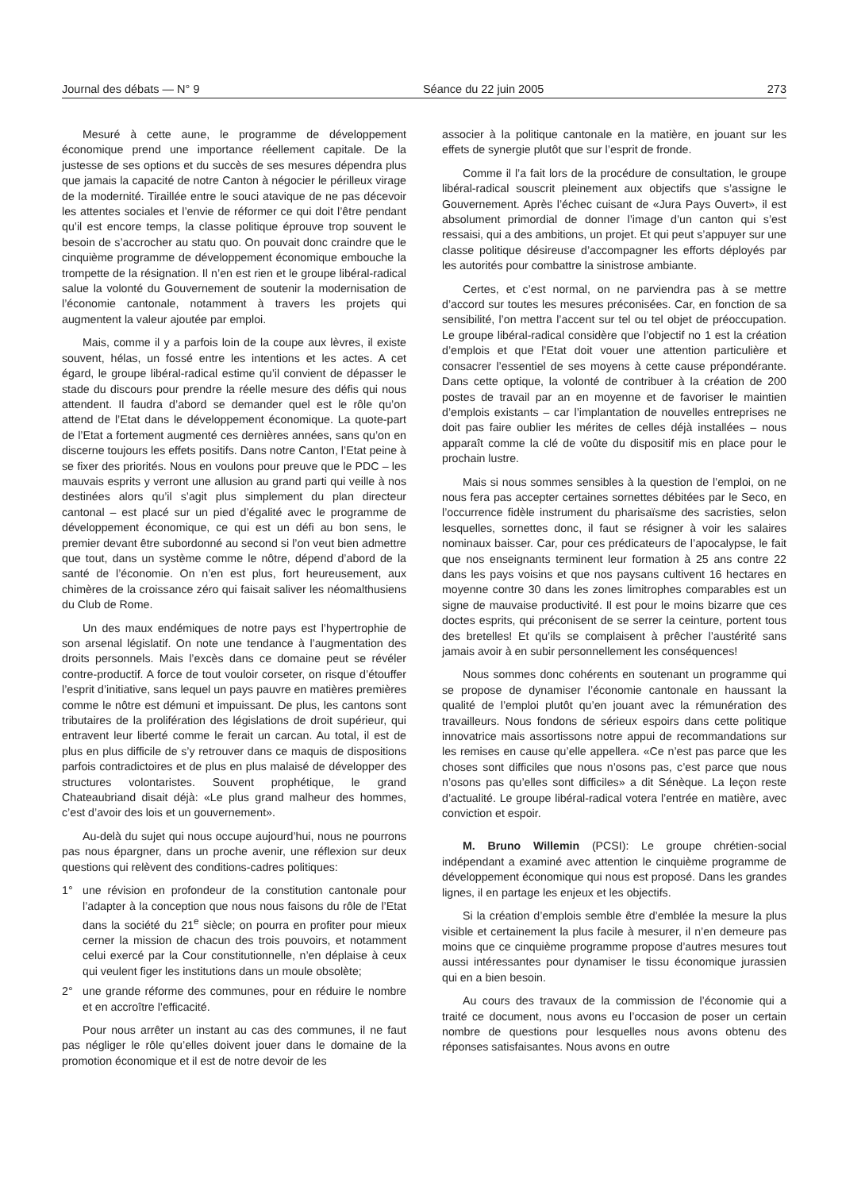Journal des débats — N° 9 Séance du 22 juin 2005 273
Mesuré à cette aune, le programme de développement économique prend une importance réellement capitale. De la justesse de ses options et du succès de ses mesures dépendra plus que jamais la capacité de notre Canton à négocier le périlleux virage de la modernité. Tiraillée entre le souci atavique de ne pas décevoir les attentes sociales et l’envie de réformer ce qui doit l’être pendant qu’il est encore temps, la classe politique éprouve trop souvent le besoin de s’accrocher au statu quo. On pouvait donc craindre que le cinquième programme de développement économique embouche la trompette de la résignation. Il n’en est rien et le groupe libéral-radical salue la volonté du Gouvernement de soutenir la modernisation de l’économie cantonale, notamment à travers les projets qui augmentent la valeur ajoutée par emploi.
Mais, comme il y a parfois loin de la coupe aux lèvres, il existe souvent, hélas, un fossé entre les intentions et les actes. A cet égard, le groupe libéral-radical estime qu’il convient de dépasser le stade du discours pour prendre la réelle mesure des défis qui nous attendent. Il faudra d’abord se demander quel est le rôle qu’on attend de l’Etat dans le développement économique. La quote-part de l’Etat a fortement augmenté ces dernières années, sans qu’on en discerne toujours les effets positifs. Dans notre Canton, l’Etat peine à se fixer des priorités. Nous en voulons pour preuve que le PDC – les mauvais esprits y verront une allusion au grand parti qui veille à nos destinées alors qu’il s’agit plus simplement du plan directeur cantonal – est placé sur un pied d’égalité avec le programme de développement économique, ce qui est un défi au bon sens, le premier devant être subordonné au second si l’on veut bien admettre que tout, dans un système comme le nôtre, dépend d’abord de la santé de l’économie. On n’en est plus, fort heureusement, aux chimères de la croissance zéro qui faisait saliver les néomalthusiens du Club de Rome.
Un des maux endémiques de notre pays est l’hypertrophie de son arsenal législatif. On note une tendance à l’augmentation des droits personnels. Mais l’excès dans ce domaine peut se révéler contre-productif. A force de tout vouloir corseter, on risque d’étouffer l’esprit d’initiative, sans lequel un pays pauvre en matières premières comme le nôtre est démuni et impuissant. De plus, les cantons sont tributaires de la prolifération des législations de droit supérieur, qui entravent leur liberté comme le ferait un carcan. Au total, il est de plus en plus difficile de s’y retrouver dans ce maquis de dispositions parfois contradictoires et de plus en plus malaisé de développer des structures volontaristes. Souvent prophétique, le grand Chateaubriand disait déjà: «Le plus grand malheur des hommes, c’est d’avoir des lois et un gouvernement».
Au-delà du sujet qui nous occupe aujourd’hui, nous ne pourrons pas nous épargner, dans un proche avenir, une réflexion sur deux questions qui relèvent des conditions-cadres politiques:
1° une révision en profondeur de la constitution cantonale pour l’adapter à la conception que nous nous faisons du rôle de l’Etat dans la société du 21<sup>e</sup> siècle; on pourra en profiter pour mieux cerner la mission de chacun des trois pouvoirs, et notamment celui exercé par la Cour constitutionnelle, n’en déplaise à ceux qui veulent figer les institutions dans un moule obsolète;
2° une grande réforme des communes, pour en réduire le nombre et en accroître l’efficacité.
Pour nous arrêter un instant au cas des communes, il ne faut pas négliger le rôle qu’elles doivent jouer dans le domaine de la promotion économique et il est de notre devoir de les
associer à la politique cantonale en la matière, en jouant sur les effets de synergie plutôt que sur l’esprit de fronde.
Comme il l’a fait lors de la procédure de consultation, le groupe libéral-radical souscrit pleinement aux objectifs que s’assigne le Gouvernement. Après l’échec cuisant de «Jura Pays Ouvert», il est absolument primordial de donner l’image d’un canton qui s’est ressaisi, qui a des ambitions, un projet. Et qui peut s’appuyer sur une classe politique désireuse d’accompagner les efforts déployés par les autorités pour combattre la sinistrose ambiante.
Certes, et c’est normal, on ne parviendra pas à se mettre d’accord sur toutes les mesures préconisées. Car, en fonction de sa sensibilité, l’on mettra l’accent sur tel ou tel objet de préoccupation. Le groupe libéral-radical considère que l’objectif no 1 est la création d’emplois et que l’Etat doit vouer une attention particulière et consacrer l’essentiel de ses moyens à cette cause prépondérante. Dans cette optique, la volonté de contribuer à la création de 200 postes de travail par an en moyenne et de favoriser le maintien d’emplois existants – car l’implantation de nouvelles entreprises ne doit pas faire oublier les mérites de celles déjà installées – nous apparaît comme la clé de voûte du dispositif mis en place pour le prochain lustre.
Mais si nous sommes sensibles à la question de l’emploi, on ne nous fera pas accepter certaines sornettes débitées par le Seco, en l’occurrence fidèle instrument du pharisaïsme des sacristies, selon lesquelles, sornettes donc, il faut se résigner à voir les salaires nominaux baisser. Car, pour ces prédicateurs de l’apocalypse, le fait que nos enseignants terminent leur formation à 25 ans contre 22 dans les pays voisins et que nos paysans cultivent 16 hectares en moyenne contre 30 dans les zones limitrophes comparables est un signe de mauvaise productivité. Il est pour le moins bizarre que ces doctes esprits, qui préconisent de se serrer la ceinture, portent tous des bretelles! Et qu’ils se complaisent à prêcher l’austérité sans jamais avoir à en subir personnellement les conséquences!
Nous sommes donc cohérents en soutenant un programme qui se propose de dynamiser l’économie cantonale en haussant la qualité de l’emploi plutôt qu’en jouant avec la rémunération des travailleurs. Nous fondons de sérieux espoirs dans cette politique innovatrice mais assortissons notre appui de recommandations sur les remises en cause qu’elle appellera. «Ce n’est pas parce que les choses sont difficiles que nous n’osons pas, c’est parce que nous n’osons pas qu’elles sont difficiles» a dit Sénèque. La leçon reste d’actualité. Le groupe libéral-radical votera l’entrée en matière, avec conviction et espoir.
M. Bruno Willemin (PCSI): Le groupe chrétien-social indépendant a examiné avec attention le cinquième programme de développement économique qui nous est proposé. Dans les grandes lignes, il en partage les enjeux et les objectifs.
Si la création d’emplois semble être d’emblée la mesure la plus visible et certainement la plus facile à mesurer, il n’en demeure pas moins que ce cinquième programme propose d’autres mesures tout aussi intéressantes pour dynamiser le tissu économique jurassien qui en a bien besoin.
Au cours des travaux de la commission de l’économie qui a traité ce document, nous avons eu l’occasion de poser un certain nombre de questions pour lesquelles nous avons obtenu des réponses satisfaisantes. Nous avons en outre